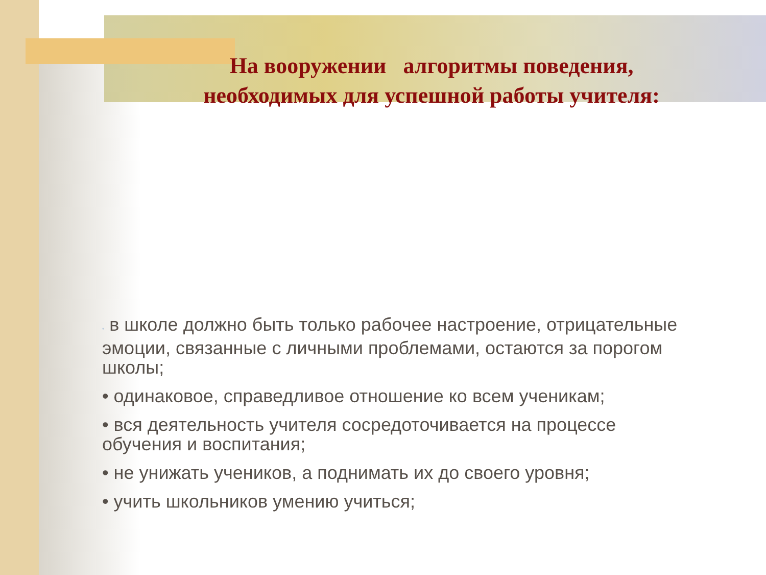На вооружении алгоритмы поведения,
необходимых для успешной работы учителя:
• в школе должно быть только рабочее настроение, отрицательные эмоции, связанные с личными проблемами, остаются за порогом школы;
• одинаковое, справедливое отношение ко всем ученикам;
• вся деятельность учителя сосредоточивается на процессе обучения и воспитания;
• не унижать учеников, а поднимать их до своего уровня;
• учить школьников умению учиться;